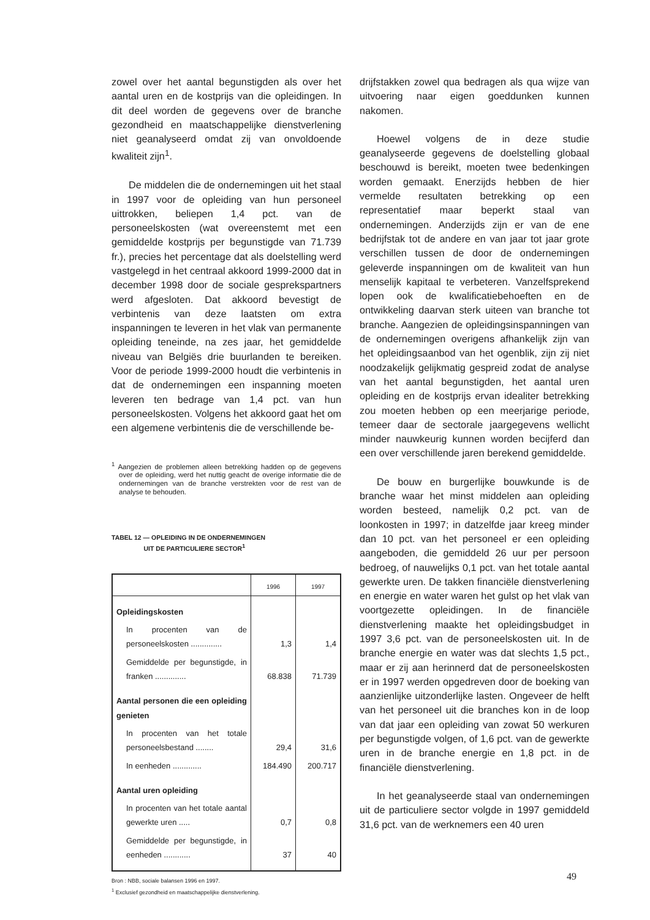zowel over het aantal begunstigden als over het aantal uren en de kostprijs van die opleidingen. In dit deel worden de gegevens over de branche gezondheid en maatschappelijke dienstverlening niet geanalyseerd omdat zij van onvoldoende kwaliteit zijn<sup>1</sup>.
De middelen die de ondernemingen uit het staal in 1997 voor de opleiding van hun personeel uittrokken, beliepen 1,4 pct. van de personeelskosten (wat overeenstemt met een gemiddelde kostprijs per begunstigde van 71.739 fr.), precies het percentage dat als doelstelling werd vastgelegd in het centraal akkoord 1999-2000 dat in december 1998 door de sociale gesprekspartners werd afgesloten. Dat akkoord bevestigt de verbintenis van deze laatsten om extra inspanningen te leveren in het vlak van permanente opleiding teneinde, na zes jaar, het gemiddelde niveau van Belgiës drie buurlanden te bereiken. Voor de periode 1999-2000 houdt die verbintenis in dat de ondernemingen een inspanning moeten leveren ten bedrage van 1,4 pct. van hun personeelskosten. Volgens het akkoord gaat het om een algemene verbintenis die de verschillende be-
<sup>1</sup> Aangezien de problemen alleen betrekking hadden op de gegevens over de opleiding, werd het nuttig geacht de overige informatie die de ondernemingen van de branche verstrekten voor de rest van de analyse te behouden.
TABEL 12 — OPLEIDING IN DE ONDERNEMINGEN
UIT DE PARTICULIERE SECTOR<sup>1</sup>
| | 1996 | 1997 |
| --- | --- | --- |
| Opleidingskosten | | |
| In procenten van de personeelskosten .............. | 1,3 | 1,4 |
| Gemiddelde per begunstigde, in franken .............. | 68.838 | 71.739 |
| Aantal personen die een opleiding genieten | | |
| In procenten van het totale personeelsbestand ........ | 29,4 | 31,6 |
| In eenheden ............. | 184.490 | 200.717 |
| Aantal uren opleiding | | |
| In procenten van het totale aantal gewerkte uren ..... | 0,7 | 0,8 |
| Gemiddelde per begunstigde, in eenheden ............ | 37 | 40 |
Bron : NBB, sociale balansen 1996 en 1997.
<sup>1</sup> Exclusief gezondheid en maatschappelijke dienstverlening.
drijfstakken zowel qua bedragen als qua wijze van uitvoering naar eigen goeddunken kunnen nakomen.
Hoewel volgens de in deze studie geanalyseerde gegevens de doelstelling globaal beschouwd is bereikt, moeten twee bedenkingen worden gemaakt. Enerzijds hebben de hier vermelde resultaten betrekking op een representatief maar beperkt staal van ondernemingen. Anderzijds zijn er van de ene bedrijfstak tot de andere en van jaar tot jaar grote verschillen tussen de door de ondernemingen geleverde inspanningen om de kwaliteit van hun menselijk kapitaal te verbeteren. Vanzelfsprekend lopen ook de kwalificatiebehoeften en de ontwikkeling daarvan sterk uiteen van branche tot branche. Aangezien de opleidingsinspanningen van de ondernemingen overigens afhankelijk zijn van het opleidingsaanbod van het ogenblik, zijn zij niet noodzakelijk gelijkmatig gespreid zodat de analyse van het aantal begunstigden, het aantal uren opleiding en de kostprijs ervan idealiter betrekking zou moeten hebben op een meerjarige periode, temeer daar de sectorale jaargegevens wellicht minder nauwkeurig kunnen worden becijferd dan een over verschillende jaren berekend gemiddelde.
De bouw en burgerlijke bouwkunde is de branche waar het minst middelen aan opleiding worden besteed, namelijk 0,2 pct. van de loonkosten in 1997; in datzelfde jaar kreeg minder dan 10 pct. van het personeel er een opleiding aangeboden, die gemiddeld 26 uur per persoon bedroeg, of nauwelijks 0,1 pct. van het totale aantal gewerkte uren. De takken financiële dienstverlening en energie en water waren het gulst op het vlak van voortgezette opleidingen. In de financiële dienstverlening maakte het opleidingsbudget in 1997 3,6 pct. van de personeelskosten uit. In de branche energie en water was dat slechts 1,5 pct., maar er zij aan herinnerd dat de personeelskosten er in 1997 werden opgedreven door de boeking van aanzienlijke uitzonderlijke lasten. Ongeveer de helft van het personeel uit die branches kon in de loop van dat jaar een opleiding van zowat 50 werkuren per begunstigde volgen, of 1,6 pct. van de gewerkte uren in de branche energie en 1,8 pct. in de financiële dienstverlening.
In het geanalyseerde staal van ondernemingen uit de particuliere sector volgde in 1997 gemiddeld 31,6 pct. van de werknemers een 40 uren
49